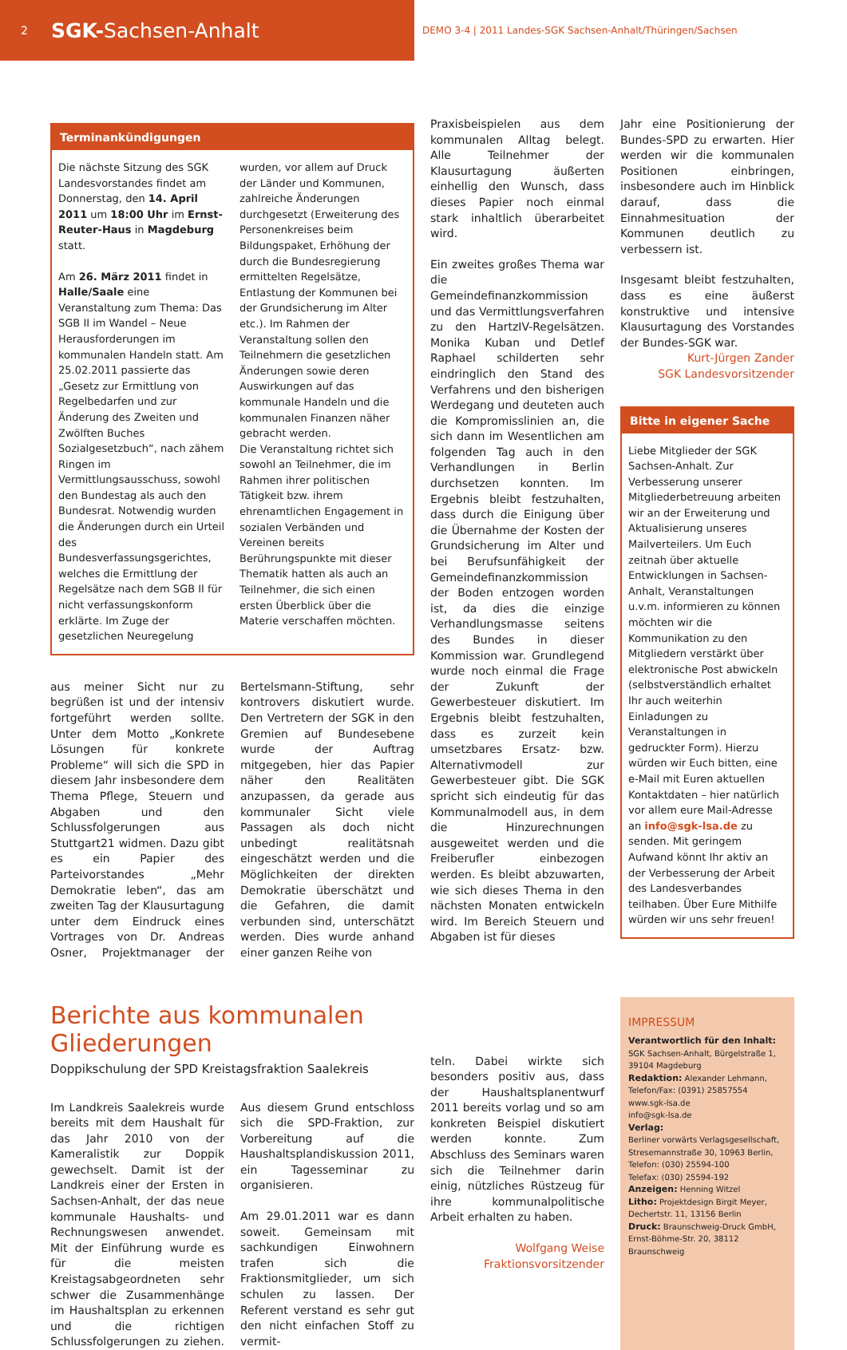2 SGK-Sachsen-Anhalt
DEMO 3-4 | 2011 Landes-SGK Sachsen-Anhalt/Thüringen/Sachsen
Terminankündigungen
Die nächste Sitzung des SGK Landesvorstandes findet am Donnerstag, den 14. April 2011 um 18:00 Uhr im Ernst-Reuter-Haus in Magdeburg statt.
Am 26. März 2011 findet in Halle/Saale eine Veranstaltung zum Thema: Das SGB II im Wandel – Neue Herausforderungen im kommunalen Handeln statt. Am 25.02.2011 passierte das „Gesetz zur Ermittlung von Regelbedarfen und zur Änderung des Zweiten und Zwölften Buches Sozialgesetzbuch“, nach zähem Ringen im Vermittlungsausschuss, sowohl den Bundestag als auch den Bundesrat. Notwendig wurden die Änderungen durch ein Urteil des Bundesverfassungsgerichtes, welches die Ermittlung der Regelsätze nach dem SGB II für nicht verfassungskonform erklärte. Im Zuge der gesetzlichen Neuregelung wurden, vor allem auf Druck der Länder und Kommunen, zahlreiche Änderungen durchgesetzt (Erweiterung des Personenkreises beim Bildungspaket, Erhöhung der durch die Bundesregierung ermittelten Regelsätze, Entlastung der Kommunen bei der Grundsicherung im Alter etc.). Im Rahmen der Veranstaltung sollen den Teilnehmern die gesetzlichen Änderungen sowie deren Auswirkungen auf das kommunale Handeln und die kommunalen Finanzen näher gebracht werden.
Die Veranstaltung richtet sich sowohl an Teilnehmer, die im Rahmen ihrer politischen Tätigkeit bzw. ihrem ehrenamtlichen Engagement in sozialen Verbänden und Vereinen bereits Berührungspunkte mit dieser Thematik hatten als auch an Teilnehmer, die sich einen ersten Überblick über die Materie verschaffen möchten.
aus meiner Sicht nur zu begrüßen ist und der intensiv fortgeführt werden sollte. Unter dem Motto „Konkrete Lösungen für konkrete Probleme“ will sich die SPD in diesem Jahr insbesondere dem Thema Pflege, Steuern und Abgaben und den Schlussfolgerungen aus Stuttgart21 widmen. Dazu gibt es ein Papier des Parteivorstandes „Mehr Demokratie leben“, das am zweiten Tag der Klausurtagung unter dem Eindruck eines Vortrages von Dr. Andreas Osner, Projektmanager der Bertelsmann-Stiftung, sehr kontrovers diskutiert wurde. Den Vertretern der SGK in den Gremien auf Bundesebene wurde der Auftrag mitgegeben, hier das Papier näher den Realitäten anzupassen, da gerade aus kommunaler Sicht viele Passagen als doch nicht unbedingt realitätsnah eingeschätzt werden und die Möglichkeiten der direkten Demokratie überschätzt und die Gefahren, die damit verbunden sind, unterschätzt werden. Dies wurde anhand einer ganzen Reihe von
Praxisbeispielen aus dem kommunalen Alltag belegt. Alle Teilnehmer der Klausurtagung äußerten einhellig den Wunsch, dass dieses Papier noch einmal stark inhaltlich überarbeitet wird.
Ein zweites großes Thema war die Gemeindefinanzkommission und das Vermittlungsverfahren zu den HartzIV-Regelsätzen. Monika Kuban und Detlef Raphael schilderten sehr eindringlich den Stand des Verfahrens und den bisherigen Werdegang und deuteten auch die Kompromisslinien an, die sich dann im Wesentlichen am folgenden Tag auch in den Verhandlungen in Berlin durchsetzen konnten. Im Ergebnis bleibt festzuhalten, dass durch die Einigung über die Übernahme der Kosten der Grundsicherung im Alter und bei Berufsunfähigkeit der Gemeindefinanzkommission der Boden entzogen worden ist, da dies die einzige Verhandlungsmasse seitens des Bundes in dieser Kommission war. Grundlegend wurde noch einmal die Frage der Zukunft der Gewerbesteuer diskutiert. Im Ergebnis bleibt festzuhalten, dass es zurzeit kein umsetzbares Ersatz- bzw. Alternativmodell zur Gewerbesteuer gibt. Die SGK spricht sich eindeutig für das Kommunalmodell aus, in dem die Hinzurechnungen ausgeweitet werden und die Freiberufler einbezogen werden. Es bleibt abzuwarten, wie sich dieses Thema in den nächsten Monaten entwickeln wird. Im Bereich Steuern und Abgaben ist für dieses
Jahr eine Positionierung der Bundes-SPD zu erwarten. Hier werden wir die kommunalen Positionen einbringen, insbesondere auch im Hinblick darauf, dass die Einnahmesituation der Kommunen deutlich zu verbessern ist.
Insgesamt bleibt festzuhalten, dass es eine äußerst konstruktive und intensive Klausurtagung des Vorstandes der Bundes-SGK war.
Kurt-Jürgen Zander
SGK Landesvorsitzender
Bitte in eigener Sache
Liebe Mitglieder der SGK Sachsen-Anhalt. Zur Verbesserung unserer Mitgliederbetreuung arbeiten wir an der Erweiterung und Aktualisierung unseres Mailverteilers. Um Euch zeitnah über aktuelle Entwicklungen in Sachsen-Anhalt, Veranstaltungen u.v.m. informieren zu können möchten wir die Kommunikation zu den Mitgliedern verstärkt über elektronische Post abwickeln (selbstverständlich erhaltet Ihr auch weiterhin Einladungen zu Veranstaltungen in gedruckter Form). Hierzu würden wir Euch bitten, eine e-Mail mit Euren aktuellen Kontaktdaten – hier natürlich vor allem eure Mail-Adresse an info@sgk-lsa.de zu senden. Mit geringem Aufwand könnt Ihr aktiv an der Verbesserung der Arbeit des Landesverbandes teilhaben. Über Eure Mithilfe würden wir uns sehr freuen!
Berichte aus kommunalen Gliederungen
Doppikschulung der SPD Kreistagsfraktion Saalekreis
Im Landkreis Saalekreis wurde bereits mit dem Haushalt für das Jahr 2010 von der Kameralistik zur Doppik gewechselt. Damit ist der Landkreis einer der Ersten in Sachsen-Anhalt, der das neue kommunale Haushalts- und Rechnungswesen anwendet. Mit der Einführung wurde es für die meisten Kreistagsabgeordneten sehr schwer die Zusammenhänge im Haushaltsplan zu erkennen und die richtigen Schlussfolgerungen zu ziehen. Aus diesem Grund entschloss sich die SPD-Fraktion, zur Vorbereitung auf die Haushaltsplandiskussion 2011, ein Tagesseminar zu organisieren.
Am 29.01.2011 war es dann soweit. Gemeinsam mit sachkundigen Einwohnern trafen sich die Fraktionsmitglieder, um sich schulen zu lassen. Der Referent verstand es sehr gut den nicht einfachen Stoff zu vermit-
teln. Dabei wirkte sich besonders positiv aus, dass der Haushaltsplanentwurf 2011 bereits vorlag und so am konkreten Beispiel diskutiert werden konnte. Zum Abschluss des Seminars waren sich die Teilnehmer darin einig, nützliches Rüstzeug für ihre kommunalpolitische Arbeit erhalten zu haben.
Wolfgang Weise
Fraktionsvorsitzender
IMPRESSUM
Verantwortlich für den Inhalt:
SGK Sachsen-Anhalt, Bürgelstraße 1, 39104 Magdeburg
Redaktion: Alexander Lehmann, Telefon/Fax: (0391) 25857554
www.sgk-lsa.de
info@sgk-lsa.de
Verlag:
Berliner vorwärts Verlagsgesellschaft, Stresemannstraße 30, 10963 Berlin,
Telefon: (030) 25594-100
Telefax: (030) 25594-192
Anzeigen: Henning Witzel
Litho: Projektdesign Birgit Meyer, Dechertstr. 11, 13156 Berlin
Druck: Braunschweig-Druck GmbH, Ernst-Böhme-Str. 20, 38112 Braunschweig